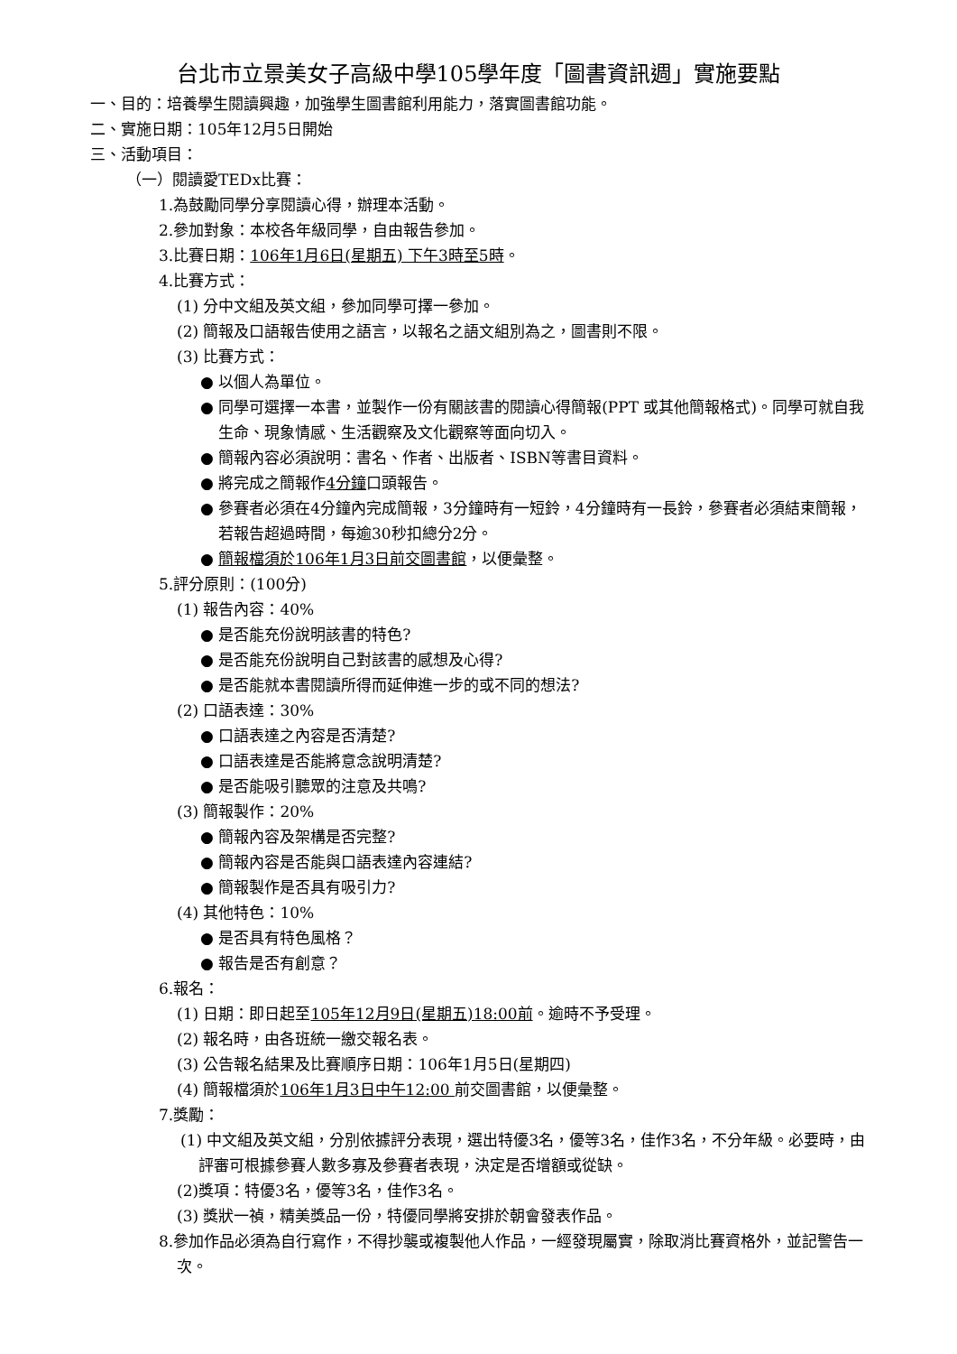台北市立景美女子高級中學105學年度「圖書資訊週」實施要點
一、目的：培養學生閱讀興趣，加強學生圖書館利用能力，落實圖書館功能。
二、實施日期：105年12月5日開始
三、活動項目：
（一）閱讀愛TEDx比賽：
1.為鼓勵同學分享閱讀心得，辦理本活動。
2.參加對象：本校各年級同學，自由報告參加。
3.比賽日期：106年1月6日(星期五) 下午3時至5時。
4.比賽方式：
(1) 分中文組及英文組，參加同學可擇一參加。
(2) 簡報及口語報告使用之語言，以報名之語文組別為之，圖書則不限。
(3) 比賽方式：
● 以個人為單位。
● 同學可選擇一本書，並製作一份有關該書的閱讀心得簡報(PPT 或其他簡報格式)。同學可就自我生命、現象情感、生活觀察及文化觀察等面向切入。
● 簡報內容必須說明：書名、作者、出版者、ISBN等書目資料。
● 將完成之簡報作4分鐘口頭報告。
● 參賽者必須在4分鐘內完成簡報，3分鐘時有一短鈴，4分鐘時有一長鈴，參賽者必須結束簡報，若報告超過時間，每逾30秒扣總分2分。
● 簡報檔須於106年1月3日前交圖書館，以便彙整。
5.評分原則：(100分)
(1) 報告內容：40%
● 是否能充份說明該書的特色?
● 是否能充份說明自己對該書的感想及心得?
● 是否能就本書閱讀所得而延伸進一步的或不同的想法?
(2) 口語表達：30%
● 口語表達之內容是否清楚?
● 口語表達是否能將意念說明清楚?
● 是否能吸引聽眾的注意及共鳴?
(3) 簡報製作：20%
● 簡報內容及架構是否完整?
● 簡報內容是否能與口語表達內容連結?
● 簡報製作是否具有吸引力?
(4) 其他特色：10%
● 是否具有特色風格？
● 報告是否有創意？
6.報名：
(1) 日期：即日起至105年12月9日(星期五)18:00前。逾時不予受理。
(2) 報名時，由各班統一繳交報名表。
(3) 公告報名結果及比賽順序日期：106年1月5日(星期四)
(4) 簡報檔須於106年1月3日中午12:00 前交圖書館，以便彙整。
7.獎勵：
(1) 中文組及英文組，分別依據評分表現，選出特優3名，優等3名，佳作3名，不分年級。必要時，由評審可根據參賽人數多寡及參賽者表現，決定是否增額或從缺。
(2)獎項：特優3名，優等3名，佳作3名。
(3) 獎狀一禎，精美獎品一份，特優同學將安排於朝會發表作品。
8.參加作品必須為自行寫作，不得抄襲或複製他人作品，一經發現屬實，除取消比賽資格外，並記警告一次。